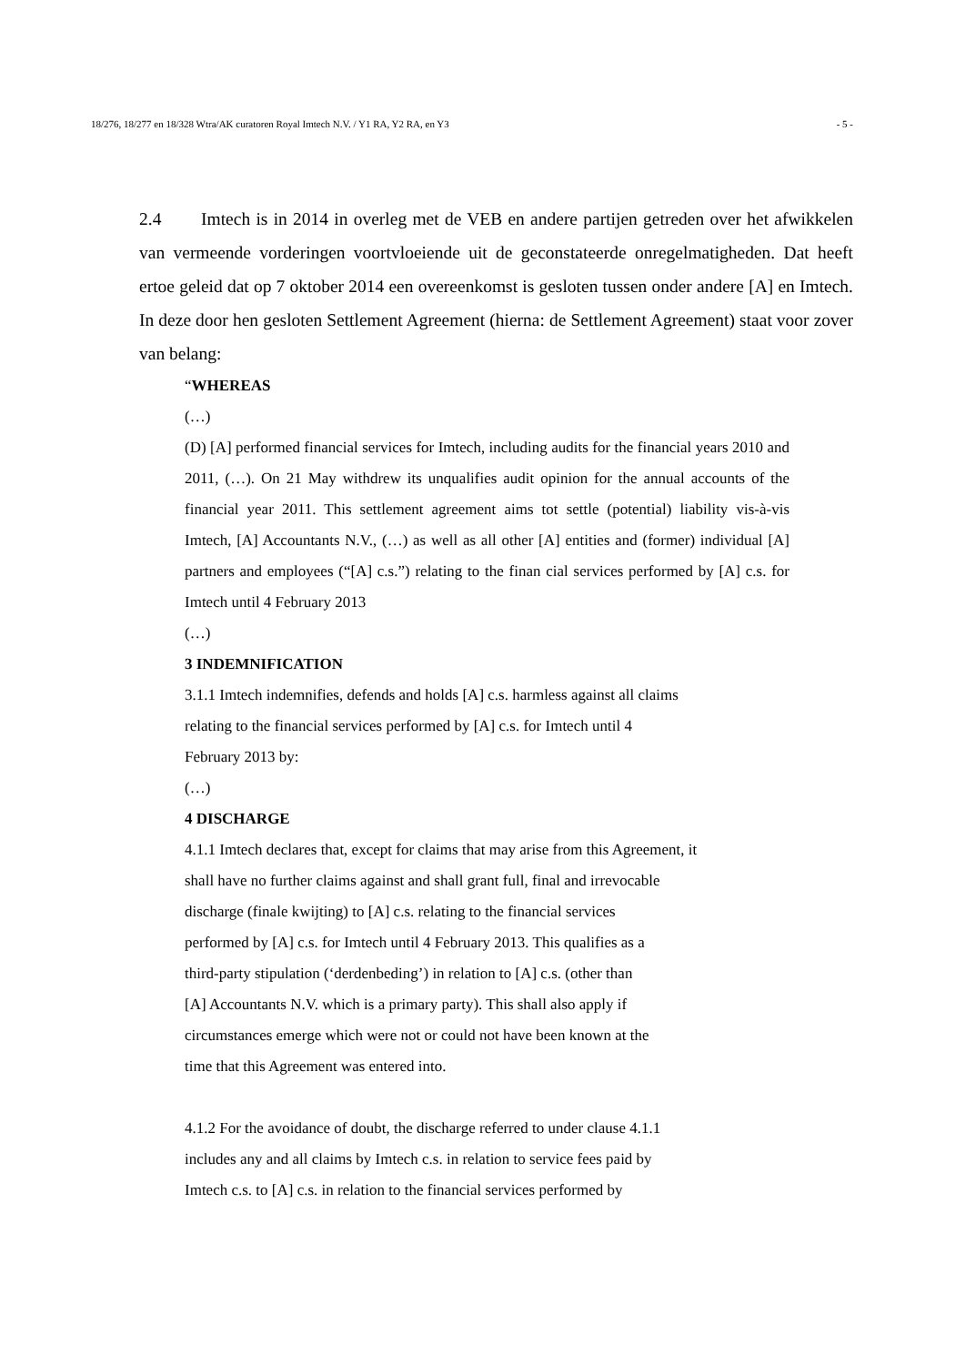18/276, 18/277 en 18/328 Wtra/AK curatoren Royal Imtech N.V. / Y1 RA, Y2 RA, en Y3 - 5 -
2.4 Imtech is in 2014 in overleg met de VEB en andere partijen getreden over het afwikkelen van vermeende vorderingen voortvloeiende uit de geconstateerde onregelmatigheden. Dat heeft ertoe geleid dat op 7 oktober 2014 een overeenkomst is gesloten tussen onder andere [A] en Imtech. In deze door hen gesloten Settlement Agreement (hierna: de Settlement Agreement) staat voor zover van belang:
“WHEREAS
(…)
(D) [A] performed financial services for Imtech, including audits for the financial years 2010 and 2011, (…). On 21 May withdrew its unqualifies audit opinion for the annual accounts of the financial year 2011. This settlement agreement aims tot settle (potential) liability vis-à-vis Imtech, [A] Accountants N.V., (…) as well as all other [A] entities and (former) individual [A] partners and employees (“[A] c.s.”) relating to the finan cial services performed by [A] c.s. for Imtech until 4 February 2013
(…)
3 INDEMNIFICATION
3.1.1 Imtech indemnifies, defends and holds [A] c.s. harmless against all claims
relating to the financial services performed by [A] c.s. for Imtech until 4
February 2013 by:
(…)
4 DISCHARGE
4.1.1 Imtech declares that, except for claims that may arise from this Agreement, it
shall have no further claims against and shall grant full, final and irrevocable
discharge (finale kwijting) to [A] c.s. relating to the financial services
performed by [A] c.s. for Imtech until 4 February 2013. This qualifies as a
third-party stipulation (‘derdenbeding’) in relation to [A] c.s. (other than
[A] Accountants N.V. which is a primary party). This shall also apply if
circumstances emerge which were not or could not have been known at the
time that this Agreement was entered into.
4.1.2 For the avoidance of doubt, the discharge referred to under clause 4.1.1
includes any and all claims by Imtech c.s. in relation to service fees paid by
Imtech c.s. to [A] c.s. in relation to the financial services performed by